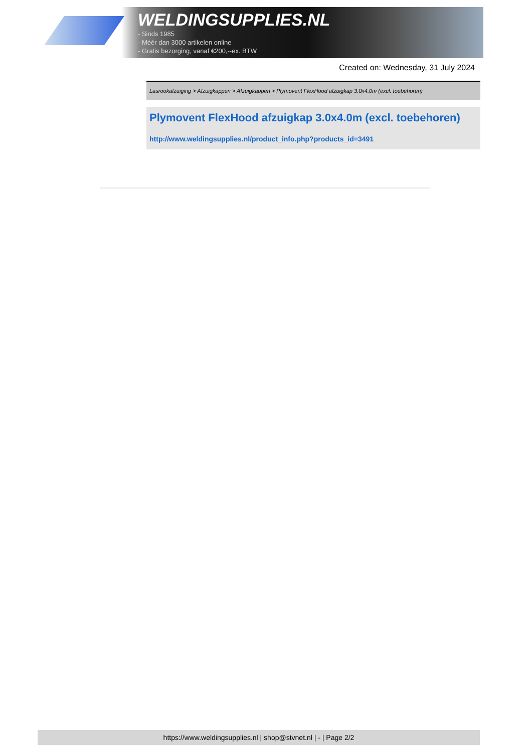WELDINGSUPPLIES.NL
- Sinds 1985
- Méér dan 3000 artikelen online
- Gratis bezorging, vanaf €200,--ex. BTW
Created on: Wednesday, 31 July 2024
Lasrookafzuiging > Afzuigkappen > Afzuigkappen > Plymovent FlexHood afzuigkap 3.0x4.0m (excl. toebehoren)
Plymovent FlexHood afzuigkap 3.0x4.0m (excl. toebehoren)
http://www.weldingsupplies.nl/product_info.php?products_id=3491
https://www.weldingsupplies.nl | shop@stvnet.nl | - | Page 2/2